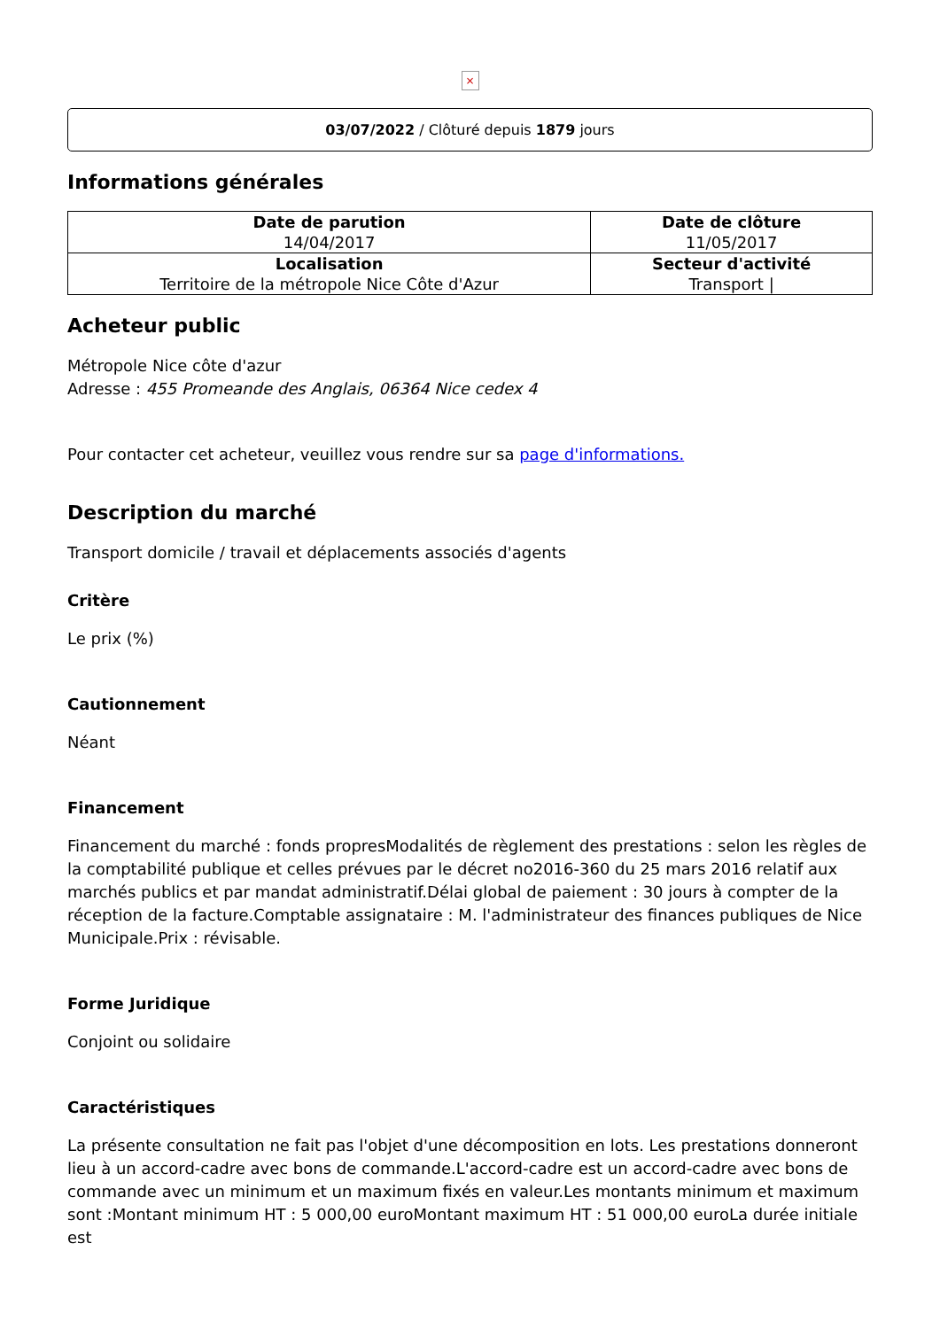×
03/07/2022 / Clôturé depuis 1879 jours
Informations générales
| Date de parution 14/04/2017 | Date de clôture 11/05/2017 |
| Localisation Territoire de la métropole Nice Côte d'Azur | Secteur d'activité Transport / |
Acheteur public
Métropole Nice côte d'azur
Adresse : 455 Promeande des Anglais, 06364 Nice cedex 4
Pour contacter cet acheteur, veuillez vous rendre sur sa page d'informations.
Description du marché
Transport domicile / travail et déplacements associés d'agents
Critère
Le prix (%)
Cautionnement
Néant
Financement
Financement du marché : fonds propresModalités de règlement des prestations : selon les règles de la comptabilité publique et celles prévues par le décret no2016-360 du 25 mars 2016 relatif aux marchés publics et par mandat administratif.Délai global de paiement : 30 jours à compter de la réception de la facture.Comptable assignataire : M. l'administrateur des finances publiques de Nice Municipale.Prix : révisable.
Forme Juridique
Conjoint ou solidaire
Caractéristiques
La présente consultation ne fait pas l'objet d'une décomposition en lots. Les prestations donneront lieu à un accord-cadre avec bons de commande.L'accord-cadre est un accord-cadre avec bons de commande avec un minimum et un maximum fixés en valeur.Les montants minimum et maximum sont :Montant minimum HT : 5 000,00 euroMontant maximum HT : 51 000,00 euroLa durée initiale est